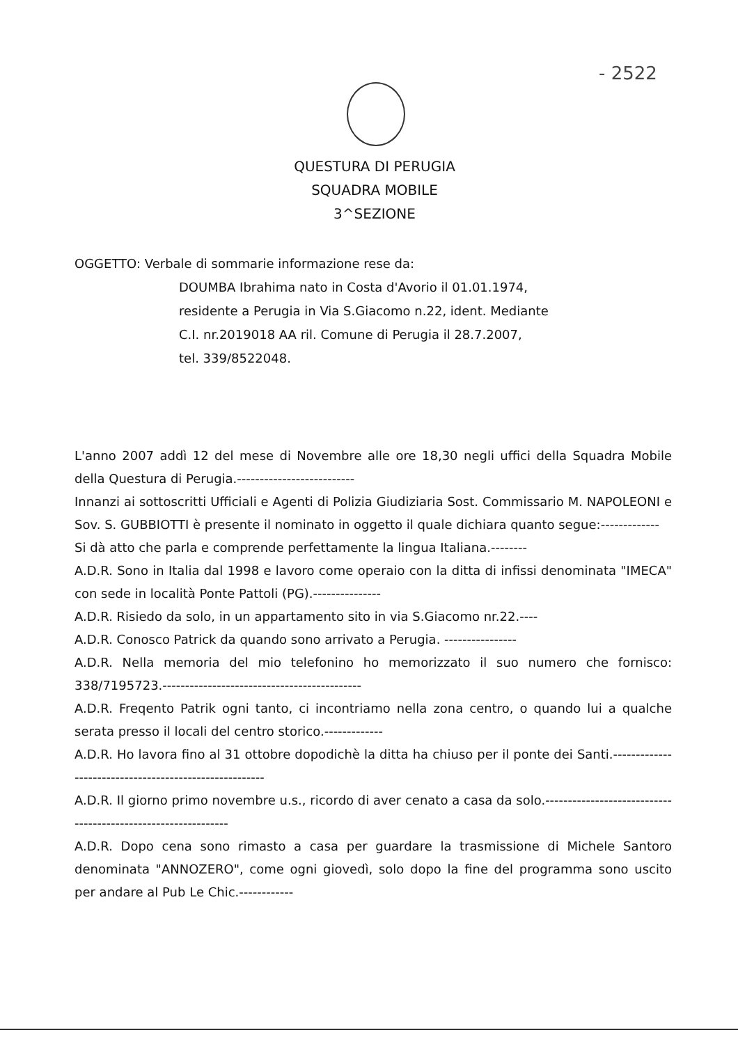- 2522
QUESTURA DI PERUGIA
SQUADRA MOBILE
3^SEZIONE
OGGETTO: Verbale di sommarie informazione rese da:
DOUMBA Ibrahima nato in Costa d'Avorio il 01.01.1974,
residente a Perugia in Via S.Giacomo n.22, ident. Mediante
C.I. nr.2019018 AA ril. Comune di Perugia il 28.7.2007,
tel. 339/8522048.
L'anno 2007 addì 12 del mese di Novembre alle ore 18,30 negli uffici della Squadra Mobile della Questura di Perugia.--------------------------
Innanzi ai sottoscritti Ufficiali e Agenti di Polizia Giudiziaria Sost. Commissario M. NAPOLEONI e Sov. S. GUBBIOTTI è presente il nominato in oggetto il quale dichiara quanto segue:-------------
Si dà atto che parla e comprende perfettamente la lingua Italiana.--------
A.D.R. Sono in Italia dal 1998 e lavoro come operaio con la ditta di infissi denominata "IMECA" con sede in località Ponte Pattoli (PG).---------------
A.D.R. Risiedo da solo, in un appartamento sito in via S.Giacomo nr.22.----
A.D.R. Conosco Patrick da quando sono arrivato a Perugia. ----------------
A.D.R. Nella memoria del mio telefonino ho memorizzato il suo numero che fornisco: 338/7195723.--------------------------------------------
A.D.R. Freqento Patrik ogni tanto, ci incontriamo nella zona centro, o quando lui a qualche serata presso il locali del centro storico.-------------
A.D.R. Ho lavora fino al 31 ottobre dopodichè la ditta ha chiuso per il ponte dei Santi.-------------------------------------------------------
A.D.R. Il giorno primo novembre u.s., ricordo di aver cenato a casa da solo.--------------------------------------------------------------
A.D.R. Dopo cena sono rimasto a casa per guardare la trasmissione di Michele Santoro denominata "ANNOZERO", come ogni giovedì, solo dopo la fine del programma sono uscito per andare al Pub Le Chic.------------